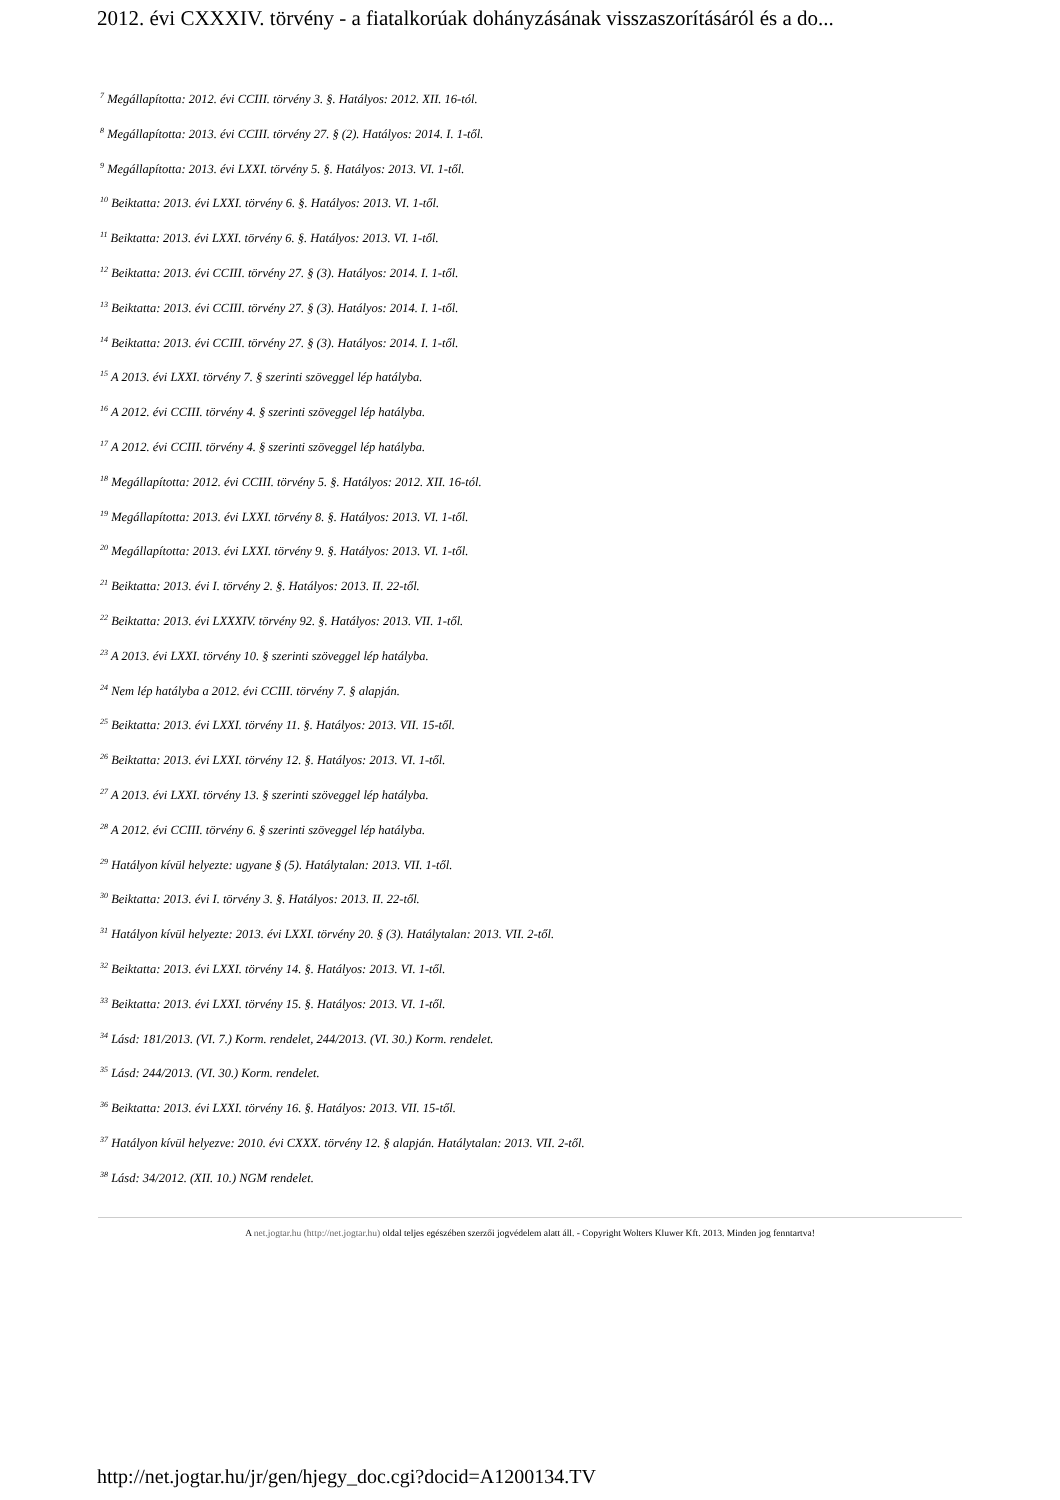2012. évi CXXXIV. törvény - a fiatalkorúak dohányzásának visszaszorításáról és a do...
<sup>7</sup> Megállapította: 2012. évi CCIII. törvény 3. §. Hatályos: 2012. XII. 16-tól.
<sup>8</sup> Megállapította: 2013. évi CCIII. törvény 27. § (2). Hatályos: 2014. I. 1-től.
<sup>9</sup> Megállapította: 2013. évi LXXI. törvény 5. §. Hatályos: 2013. VI. 1-től.
<sup>10</sup> Beiktatta: 2013. évi LXXI. törvény 6. §. Hatályos: 2013. VI. 1-től.
<sup>11</sup> Beiktatta: 2013. évi LXXI. törvény 6. §. Hatályos: 2013. VI. 1-től.
<sup>12</sup> Beiktatta: 2013. évi CCIII. törvény 27. § (3). Hatályos: 2014. I. 1-től.
<sup>13</sup> Beiktatta: 2013. évi CCIII. törvény 27. § (3). Hatályos: 2014. I. 1-től.
<sup>14</sup> Beiktatta: 2013. évi CCIII. törvény 27. § (3). Hatályos: 2014. I. 1-től.
<sup>15</sup> A 2013. évi LXXI. törvény 7. § szerinti szöveggel lép hatályba.
<sup>16</sup> A 2012. évi CCIII. törvény 4. § szerinti szöveggel lép hatályba.
<sup>17</sup> A 2012. évi CCIII. törvény 4. § szerinti szöveggel lép hatályba.
<sup>18</sup> Megállapította: 2012. évi CCIII. törvény 5. §. Hatályos: 2012. XII. 16-tól.
<sup>19</sup> Megállapította: 2013. évi LXXI. törvény 8. §. Hatályos: 2013. VI. 1-től.
<sup>20</sup> Megállapította: 2013. évi LXXI. törvény 9. §. Hatályos: 2013. VI. 1-től.
<sup>21</sup> Beiktatta: 2013. évi I. törvény 2. §. Hatályos: 2013. II. 22-től.
<sup>22</sup> Beiktatta: 2013. évi LXXXIV. törvény 92. §. Hatályos: 2013. VII. 1-től.
<sup>23</sup> A 2013. évi LXXI. törvény 10. § szerinti szöveggel lép hatályba.
<sup>24</sup> Nem lép hatályba a 2012. évi CCIII. törvény 7. § alapján.
<sup>25</sup> Beiktatta: 2013. évi LXXI. törvény 11. §. Hatályos: 2013. VII. 15-től.
<sup>26</sup> Beiktatta: 2013. évi LXXI. törvény 12. §. Hatályos: 2013. VI. 1-től.
<sup>27</sup> A 2013. évi LXXI. törvény 13. § szerinti szöveggel lép hatályba.
<sup>28</sup> A 2012. évi CCIII. törvény 6. § szerinti szöveggel lép hatályba.
<sup>29</sup> Hatályon kívül helyezte: ugyane § (5). Hatálytalan: 2013. VII. 1-től.
<sup>30</sup> Beiktatta: 2013. évi I. törvény 3. §. Hatályos: 2013. II. 22-től.
<sup>31</sup> Hatályon kívül helyezte: 2013. évi LXXI. törvény 20. § (3). Hatálytalan: 2013. VII. 2-től.
<sup>32</sup> Beiktatta: 2013. évi LXXI. törvény 14. §. Hatályos: 2013. VI. 1-től.
<sup>33</sup> Beiktatta: 2013. évi LXXI. törvény 15. §. Hatályos: 2013. VI. 1-től.
<sup>34</sup> Lásd: 181/2013. (VI. 7.) Korm. rendelet, 244/2013. (VI. 30.) Korm. rendelet.
<sup>35</sup> Lásd: 244/2013. (VI. 30.) Korm. rendelet.
<sup>36</sup> Beiktatta: 2013. évi LXXI. törvény 16. §. Hatályos: 2013. VII. 15-től.
<sup>37</sup> Hatályon kívül helyezve: 2010. évi CXXX. törvény 12. § alapján. Hatálytalan: 2013. VII. 2-től.
<sup>38</sup> Lásd: 34/2012. (XII. 10.) NGM rendelet.
A net.jogtar.hu (http://net.jogtar.hu) oldal teljes egészében szerzői jogvédelem alatt áll. - Copyright Wolters Kluwer Kft. 2013. Minden jog fenntartva!
http://net.jogtar.hu/jr/gen/hjegy_doc.cgi?docid=A1200134.TV